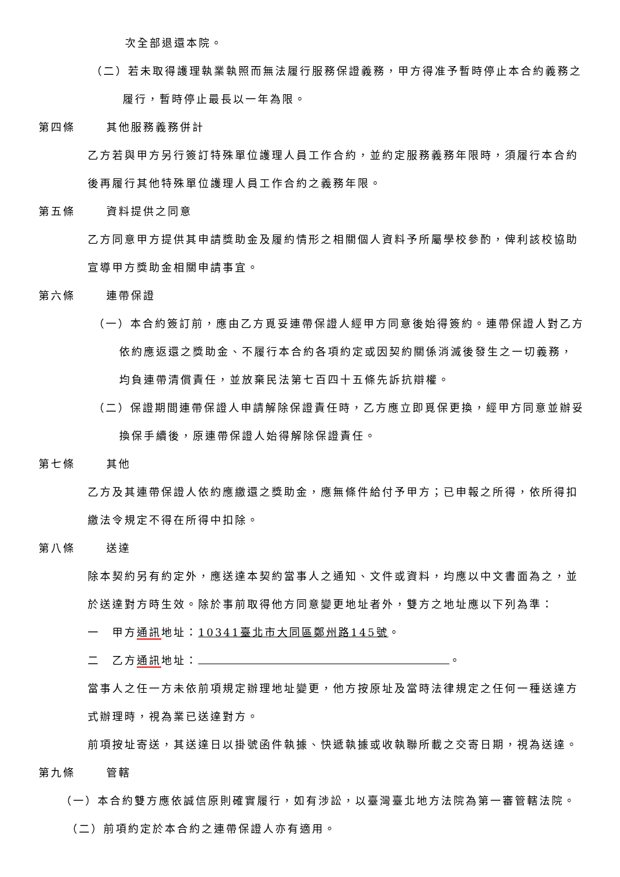次全部退還本院。
（二）若未取得護理執業執照而無法履行服務保證義務，甲方得准予暫時停止本合約義務之
履行，暫時停止最長以一年為限。
第四條 其他服務義務併計
乙方若與甲方另行簽訂特殊單位護理人員工作合約，並約定服務義務年限時，須履行本合約
後再履行其他特殊單位護理人員工作合約之義務年限。
第五條 資料提供之同意
乙方同意甲方提供其申請獎助金及履約情形之相關個人資料予所屬學校參酌，俾利該校協助
宣導甲方獎助金相關申請事宜。
第六條 連帶保證
（一）本合約簽訂前，應由乙方覓妥連帶保證人經甲方同意後始得簽約。連帶保證人對乙方
依約應返還之獎助金、不履行本合約各項約定或因契約關係消滅後發生之一切義務，
均負連帶清償責任，並放棄民法第七百四十五條先訴抗辯權。
（二）保證期間連帶保證人申請解除保證責任時，乙方應立即覓保更換，經甲方同意並辦妥
換保手續後，原連帶保證人始得解除保證責任。
第七條 其他
乙方及其連帶保證人依約應繳還之獎助金，應無條件給付予甲方；已申報之所得，依所得扣
繳法令規定不得在所得中扣除。
第八條 送達
除本契約另有約定外，應送達本契約當事人之通知、文件或資料，均應以中文書面為之，並
於送達對方時生效。除於事前取得他方同意變更地址者外，雙方之地址應以下列為準：
一　甲方通訊地址：10341臺北市大同區鄭州路145號。
二　乙方通訊地址： 。
當事人之任一方未依前項規定辦理地址變更，他方按原址及當時法律規定之任何一種送達方
式辦理時，視為業已送達對方。
前項按址寄送，其送達日以掛號函件執據、快遞執據或收執聯所載之交寄日期，視為送達。
第九條 管轄
（一）本合約雙方應依誠信原則確實履行，如有涉訟，以臺灣臺北地方法院為第一審管轄法院。
（二）前項約定於本合約之連帶保證人亦有適用。